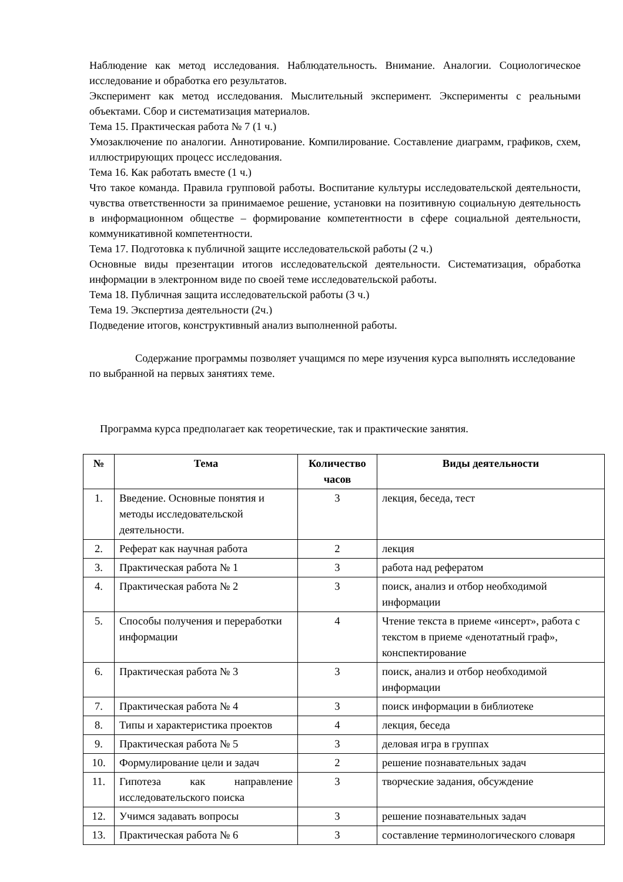Наблюдение как метод исследования. Наблюдательность. Внимание. Аналогии. Социологическое исследование и обработка его результатов.
Эксперимент как метод исследования. Мыслительный эксперимент. Эксперименты с реальными объектами. Сбор и систематизация материалов.
Тема 15. Практическая работа № 7 (1 ч.)
Умозаключение по аналогии. Аннотирование. Компилирование. Составление диаграмм, графиков, схем, иллюстрирующих процесс исследования.
Тема 16. Как работать вместе (1 ч.)
Что такое команда. Правила групповой работы. Воспитание культуры исследовательской деятельности, чувства ответственности за принимаемое решение, установки на позитивную социальную деятельность в информационном обществе – формирование компетентности в сфере социальной деятельности, коммуникативной компетентности.
Тема 17. Подготовка к публичной защите исследовательской работы (2 ч.)
Основные виды презентации итогов исследовательской деятельности. Систематизация, обработка информации в электронном виде по своей теме исследовательской работы.
Тема 18. Публичная защита исследовательской работы (3 ч.)
Тема 19. Экспертиза деятельности (2ч.)
Подведение итогов, конструктивный анализ выполненной работы.
Содержание программы позволяет учащимся по мере изучения курса выполнять исследование по выбранной на первых занятиях теме.
Программа курса предполагает как теоретические, так и практические занятия.
| № | Тема | Количество часов | Виды деятельности |
| --- | --- | --- | --- |
| 1. | Введение. Основные понятия и методы исследовательской деятельности. | 3 | лекция, беседа, тест |
| 2. | Реферат как научная работа | 2 | лекция |
| 3. | Практическая работа № 1 | 3 | работа над рефератом |
| 4. | Практическая работа № 2 | 3 | поиск, анализ и отбор необходимой информации |
| 5. | Способы получения и переработки информации | 4 | Чтение текста в приеме «инсерт», работа с текстом в приеме «денотатный граф», конспектирование |
| 6. | Практическая работа № 3 | 3 | поиск, анализ и отбор необходимой информации |
| 7. | Практическая работа № 4 | 3 | поиск информации в библиотеке |
| 8. | Типы и характеристика проектов | 4 | лекция, беседа |
| 9. | Практическая работа № 5 | 3 | деловая игра в группах |
| 10. | Формулирование цели и задач | 2 | решение познавательных задач |
| 11. | Гипотеза как направление исследовательского поиска | 3 | творческие задания, обсуждение |
| 12. | Учимся задавать вопросы | 3 | решение познавательных задач |
| 13. | Практическая работа № 6 | 3 | составление терминологического словаря |